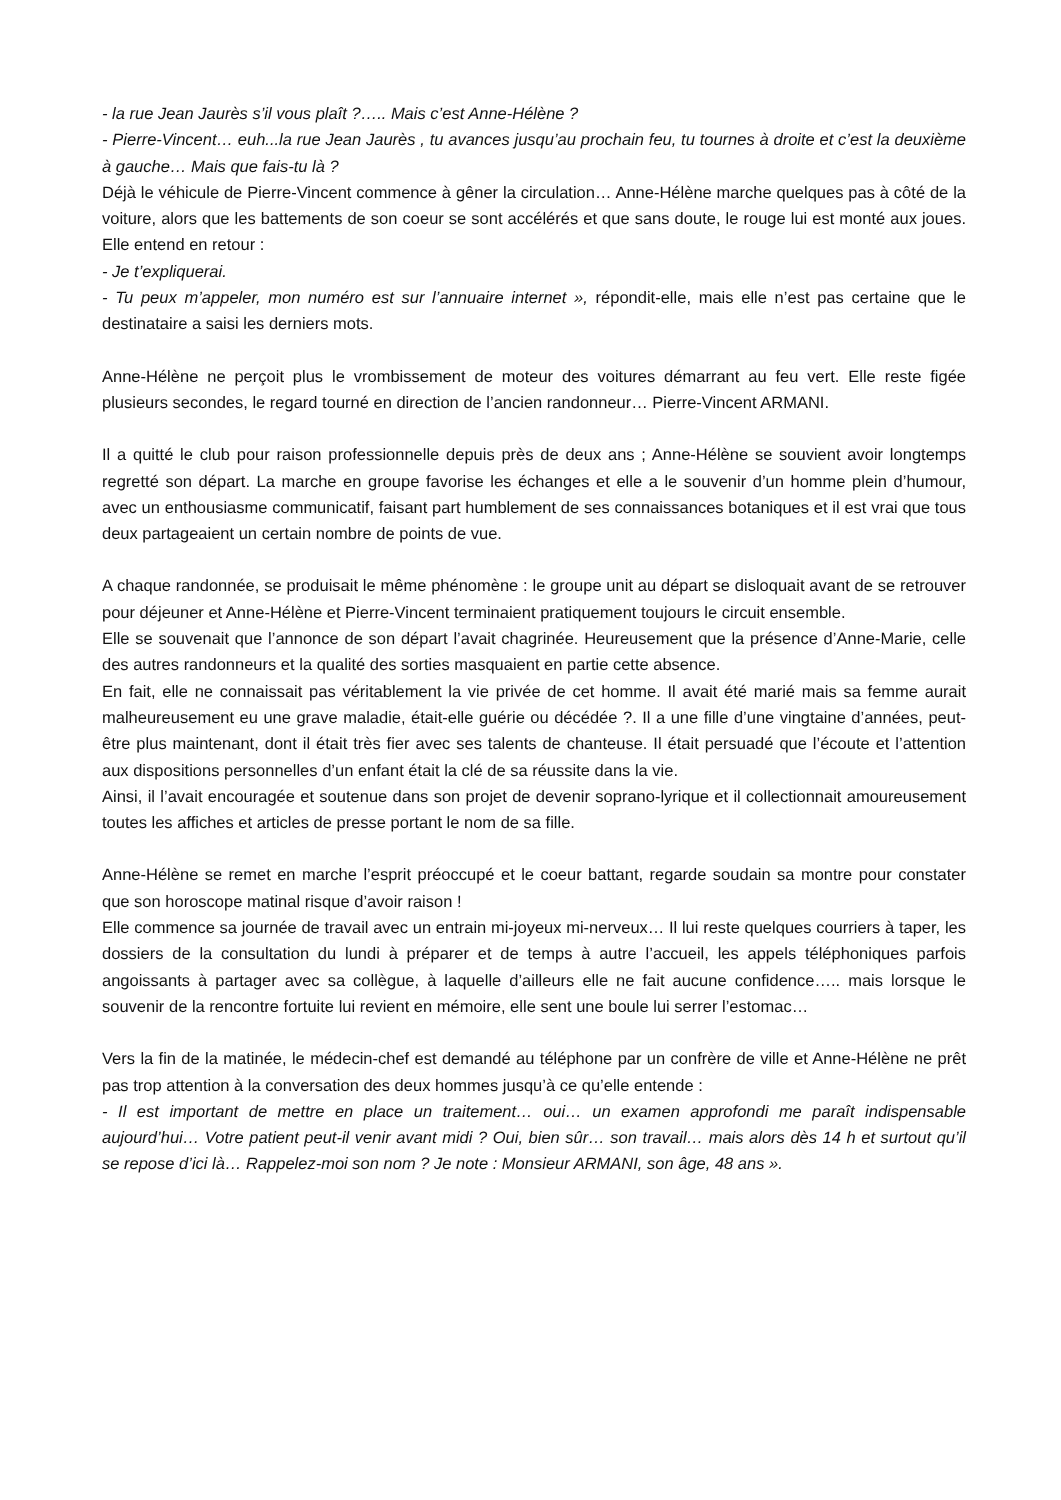- la rue Jean Jaurès s’il vous plaît ?….. Mais c’est Anne-Hélène ?
- Pierre-Vincent… euh...la rue Jean Jaurès , tu avances jusqu’au prochain feu, tu tournes à droite et c’est la deuxième à gauche… Mais que fais-tu là ?
Déjà le véhicule de Pierre-Vincent commence à gêner la circulation… Anne-Hélène marche quelques pas à côté de la voiture, alors que les battements de son coeur se sont accélérés et que sans doute, le rouge lui est monté aux joues. Elle entend en retour :
- Je t’expliquerai.
- Tu peux m’appeler, mon numéro est sur l’annuaire internet », répondit-elle, mais elle n’est pas certaine que le destinataire a saisi les derniers mots.
Anne-Hélène ne perçoit plus le vrombissement de moteur des voitures démarrant au feu vert. Elle reste figée plusieurs secondes, le regard tourné en direction de l’ancien randonneur… Pierre-Vincent ARMANI.
Il a quitté le club pour raison professionnelle depuis près de deux ans ; Anne-Hélène se souvient avoir longtemps regretté son départ. La marche en groupe favorise les échanges et elle a le souvenir d’un homme plein d’humour, avec un enthousiasme communicatif, faisant part humblement de ses connaissances botaniques et il est vrai que tous deux partageaient un certain nombre de points de vue.
A chaque randonnée, se produisait le même phénomène : le groupe unit au départ se disloquait avant de se retrouver pour déjeuner et Anne-Hélène et Pierre-Vincent terminaient pratiquement toujours le circuit ensemble.
Elle se souvenait que l’annonce de son départ l’avait chagrinée. Heureusement que la présence d’Anne-Marie, celle des autres randonneurs et la qualité des sorties masquaient en partie cette absence.
En fait, elle ne connaissait pas véritablement la vie privée de cet homme. Il avait été marié mais sa femme aurait malheureusement eu une grave maladie, était-elle guérie ou décédée ?. Il a une fille d’une vingtaine d’années, peut-être plus maintenant, dont il était très fier avec ses talents de chanteuse. Il était persuadé que l’écoute et l’attention aux dispositions personnelles d’un enfant était la clé de sa réussite dans la vie.
Ainsi, il l’avait encouragée et soutenue dans son projet de devenir soprano-lyrique et il collectionnait amoureusement toutes les affiches et articles de presse portant le nom de sa fille.
Anne-Hélène se remet en marche l’esprit préoccupé et le coeur battant, regarde soudain sa montre pour constater que son horoscope matinal risque d’avoir raison !
Elle commence sa journée de travail avec un entrain mi-joyeux mi-nerveux… Il lui reste quelques courriers à taper, les dossiers de la consultation du lundi à préparer et de temps à autre l’accueil, les appels téléphoniques parfois angoissants à partager avec sa collègue, à laquelle d’ailleurs elle ne fait aucune confidence….. mais lorsque le souvenir de la rencontre fortuite lui revient en mémoire, elle sent une boule lui serrer l’estomac…
Vers la fin de la matinée, le médecin-chef est demandé au téléphone par un confrère de ville et Anne-Hélène ne prêt pas trop attention à la conversation des deux hommes jusqu’à ce qu’elle entende :
- Il est important de mettre en place un traitement… oui… un examen approfondi me paraît indispensable aujourd’hui… Votre patient peut-il venir avant midi ? Oui, bien sûr… son travail… mais alors dès 14 h et surtout qu’il se repose d’ici là… Rappelez-moi son nom ? Je note : Monsieur ARMANI, son âge, 48 ans ».